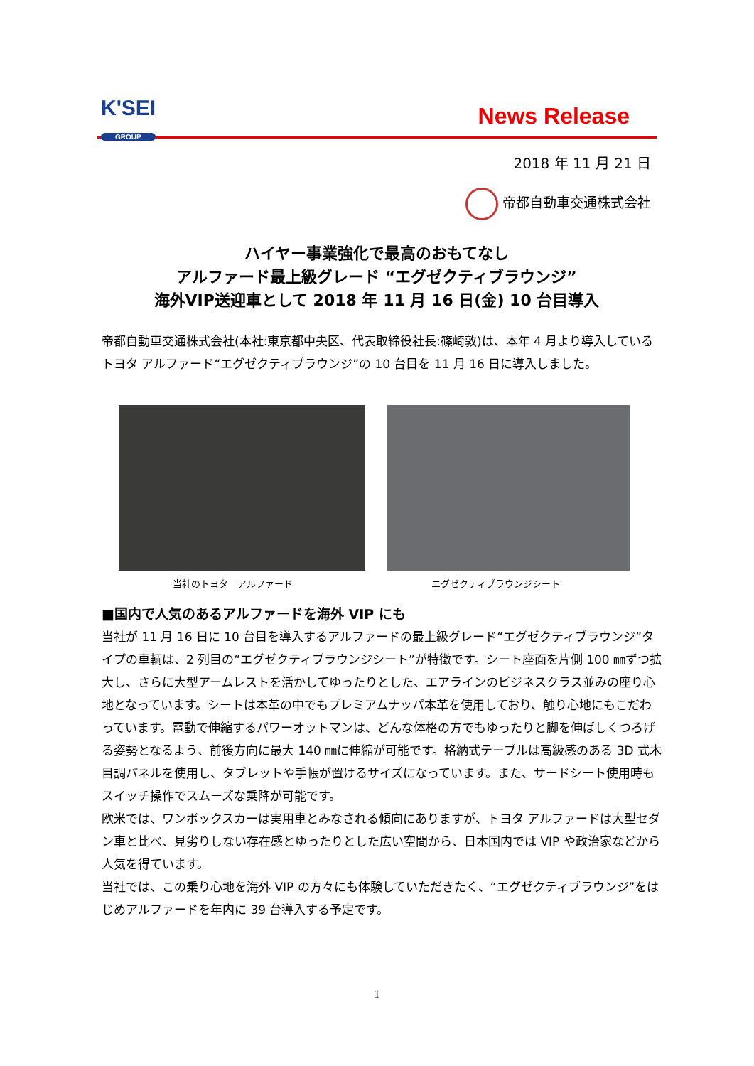K'SEI
GROUP
News Release
2018 年 11 月 21 日
帝都自動車交通株式会社
ハイヤー事業強化で最高のおもてなし
アルファード最上級グレード “エグゼクティブラウンジ”
海外VIP送迎車として 2018 年 11 月 16 日(金) 10 台目導入
帝都自動車交通株式会社(本社:東京都中央区、代表取締役社長:篠崎敦)は、本年 4 月より導入しているトヨタ アルファード“エグゼクティブラウンジ”の 10 台目を 11 月 16 日に導入しました。
当社のトヨタ　アルファード エグゼクティブラウンジシート
■国内で人気のあるアルファードを海外 VIP にも
当社が 11 月 16 日に 10 台目を導入するアルファードの最上級グレード“エグゼクティブラウンジ”タイプの車輌は、2 列目の“エグゼクティブラウンジシート”が特徴です。シート座面を片側 100 ㎜ずつ拡大し、さらに大型アームレストを活かしてゆったりとした、エアラインのビジネスクラス並みの座り心地となっています。シートは本革の中でもプレミアムナッパ本革を使用しており、触り心地にもこだわっています。電動で伸縮するパワーオットマンは、どんな体格の方でもゆったりと脚を伸ばしくつろげる姿勢となるよう、前後方向に最大 140 ㎜に伸縮が可能です。格納式テーブルは高級感のある 3D 式木目調パネルを使用し、タブレットや手帳が置けるサイズになっています。また、サードシート使用時もスイッチ操作でスムーズな乗降が可能です。
欧米では、ワンボックスカーは実用車とみなされる傾向にありますが、トヨタ アルファードは大型セダン車と比べ、見劣りしない存在感とゆったりとした広い空間から、日本国内では VIP や政治家などから人気を得ています。
当社では、この乗り心地を海外 VIP の方々にも体験していただきたく、“エグゼクティブラウンジ”をはじめアルファードを年内に 39 台導入する予定です。
1